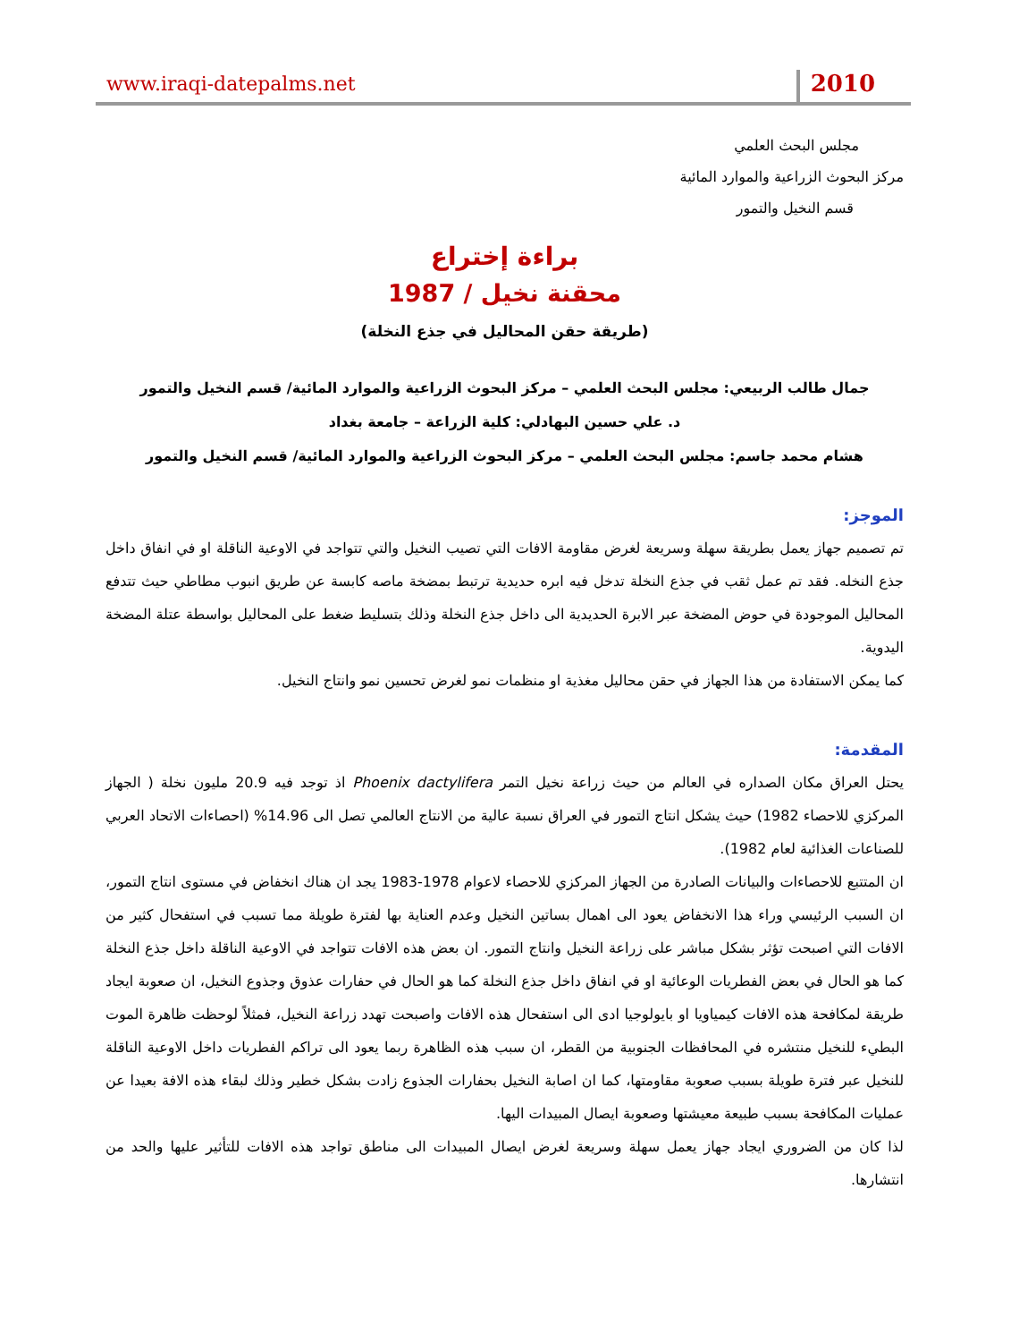www.iraqi-datepalms.net 2010
مجلس البحث العلمي
مركز البحوث الزراعية والموارد المائية
قسم النخيل والتمور
براءة إختراع
محقنة نخيل / 1987
(طريقة حقن المحاليل في جذع النخلة)
جمال طالب الربيعي: مجلس البحث العلمي – مركز البحوث الزراعية والموارد المائية/ قسم النخيل والتمور
د. علي حسين البهادلي: كلية الزراعة – جامعة بغداد
هشام محمد جاسم: مجلس البحث العلمي – مركز البحوث الزراعية والموارد المائية/ قسم النخيل والتمور
الموجز:
تم تصميم جهاز يعمل بطريقة سهلة وسريعة لغرض مقاومة الافات التي تصيب النخيل والتي تتواجد في الاوعية الناقلة او في انفاق داخل جذع النخله. فقد تم عمل ثقب في جذع النخلة تدخل فيه ابره حديدية ترتبط بمضخة ماصه كابسة عن طريق انبوب مطاطي حيث تتدفع المحاليل الموجودة في حوض المضخة عبر الابرة الحديدية الى داخل جذع النخلة وذلك بتسليط ضغط على المحاليل بواسطة عتلة المضخة اليدوية.
كما يمكن الاستفادة من هذا الجهاز في حقن محاليل مغذية او منظمات نمو لغرض تحسين نمو وانتاج النخيل.
المقدمة:
يحتل العراق مكان الصداره في العالم من حيث زراعة نخيل التمر Phoenix dactylifera اذ توجد فيه 20.9 مليون نخلة ( الجهاز المركزي للاحصاء 1982) حيث يشكل انتاج التمور في العراق نسبة عالية من الانتاج العالمي تصل الى 14.96% (احصاءات الاتحاد العربي للصناعات الغذائية لعام 1982).
ان المتتبع للاحصاءات والبيانات الصادرة من الجهاز المركزي للاحصاء لاعوام 1978-1983 يجد ان هناك انخفاض في مستوى انتاج التمور، ان السبب الرئيسي وراء هذا الانخفاض يعود الى اهمال بساتين النخيل وعدم العناية بها لفترة طويلة مما تسبب في استفحال كثير من الافات التي اصبحت تؤثر بشكل مباشر على زراعة النخيل وانتاج التمور. ان بعض هذه الافات تتواجد في الاوعية الناقلة داخل جذع النخلة كما هو الحال في بعض الفطريات الوعائية او في انفاق داخل جذع النخلة كما هو الحال في حفارات عذوق وجذوع النخيل، ان صعوبة ايجاد طريقة لمكافحة هذه الافات كيمياويا او بايولوجيا ادى الى استفحال هذه الافات واصبحت تهدد زراعة النخيل، فمثلاً لوحظت ظاهرة الموت البطيء للنخيل منتشره في المحافظات الجنوبية من القطر، ان سبب هذه الظاهرة ربما يعود الى تراكم الفطريات داخل الاوعية الناقلة للنخيل عبر فترة طويلة بسبب صعوبة مقاومتها، كما ان اصابة النخيل بحفارات الجذوع زادت بشكل خطير وذلك لبقاء هذه الافة بعيدا عن عمليات المكافحة بسبب طبيعة معيشتها وصعوبة ايصال المبيدات اليها.
لذا كان من الضروري ايجاد جهاز يعمل سهلة وسريعة لغرض ايصال المبيدات الى مناطق تواجد هذه الافات للتأثير عليها والحد من انتشارها.